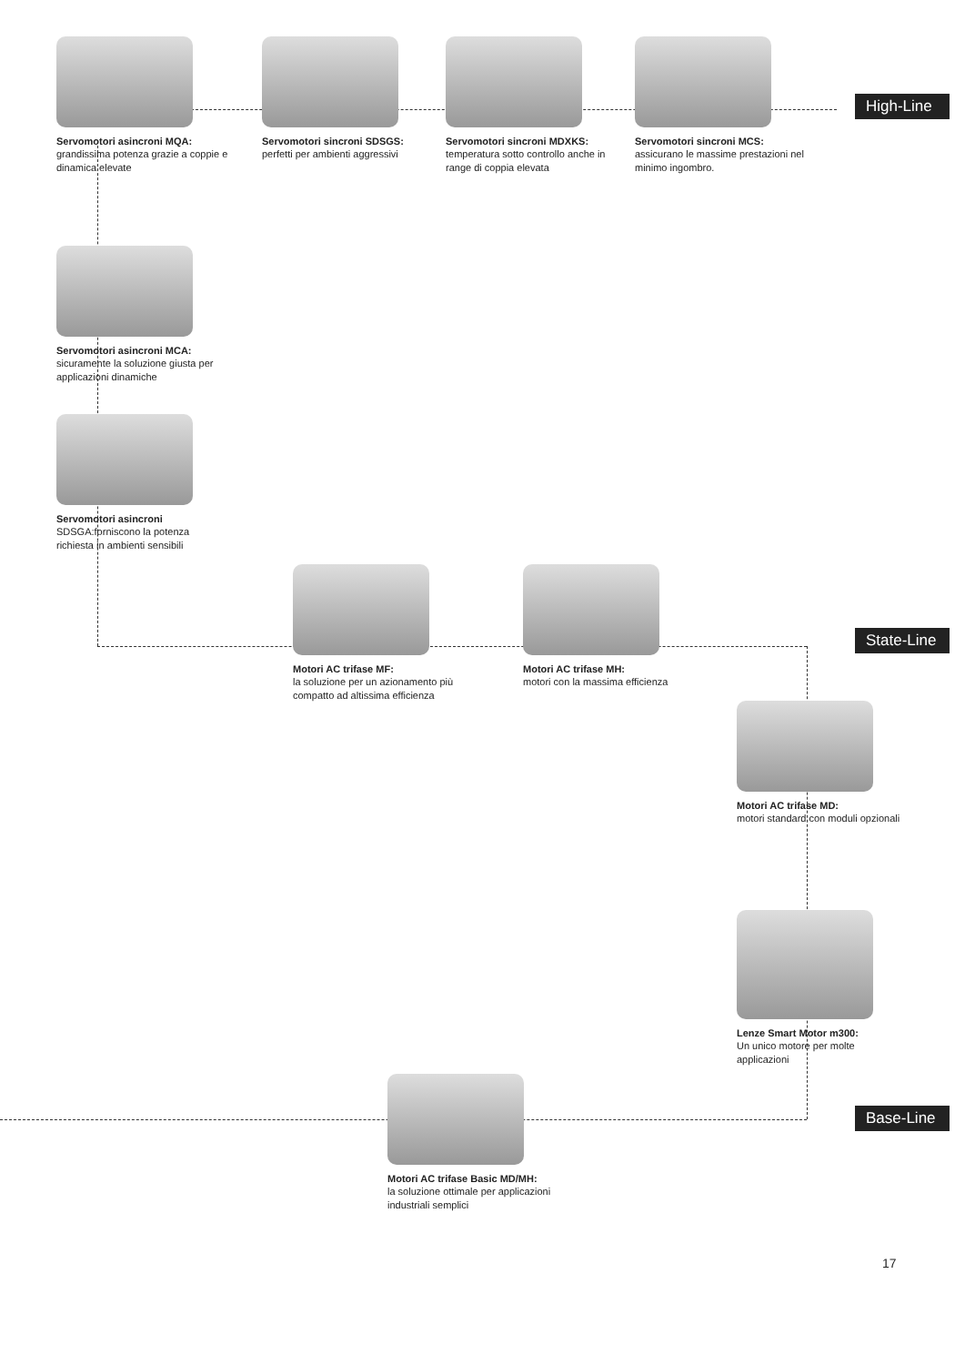Servomotori asincroni MQA:
grandissima potenza grazie a coppie e dinamica elevate
Servomotori sincroni SDSGS:
perfetti per ambienti aggressivi
Servomotori sincroni MDXKS:
temperatura sotto controllo anche in range di coppia elevata
Servomotori sincroni MCS:
assicurano le massime prestazioni nel minimo ingombro.
High-Line
Servomotori asincroni MCA:
sicuramente la soluzione giusta per applicazioni dinamiche
Servomotori asincroni
SDSGA:forniscono la potenza richiesta in ambienti sensibili
Motori AC trifase MF:
la soluzione per un azionamento più compatto ad altissima efficienza
Motori AC trifase MH:
motori con la massima efficienza
State-Line
Motori AC trifase MD:
motori standard con moduli opzionali
Lenze Smart Motor m300:
Un unico motore per molte applicazioni
Base-Line
Motori AC trifase Basic MD/MH:
la soluzione ottimale per applicazioni industriali semplici
17